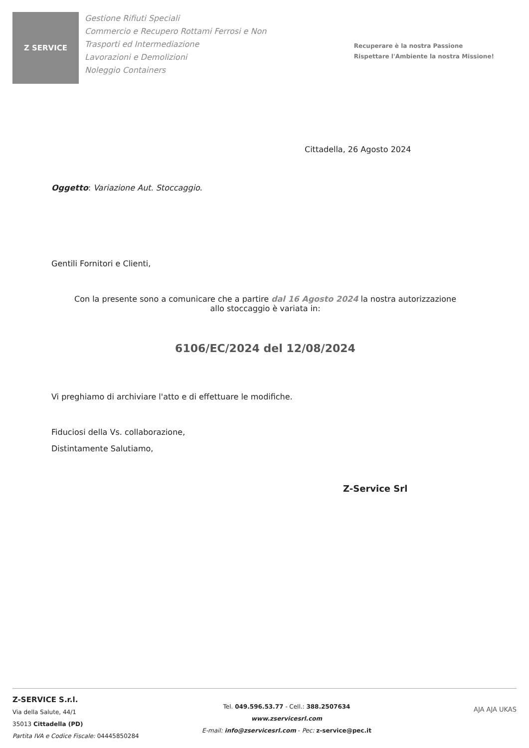Z SERVICE
Gestione Rifiuti Speciali
Commercio e Recupero Rottami Ferrosi e Non
Trasporti ed Intermediazione
Lavorazioni e Demolizioni
Noleggio Containers
Recuperare è la nostra Passione
Rispettare l'Ambiente la nostra Missione!
Cittadella, 26 Agosto 2024
Oggetto: Variazione Aut. Stoccaggio.
Gentili Fornitori e Clienti,
Con la presente sono a comunicare che a partire dal 16 Agosto 2024 la nostra autorizzazione
allo stoccaggio è variata in:
6106/EC/2024 del 12/08/2024
Vi preghiamo di archiviare l'atto e di effettuare le modifiche.
Fiduciosi della Vs. collaborazione,
Distintamente Salutiamo,
Z-Service Srl
Z-SERVICE S.r.l.
Via della Salute, 44/1
35013 Cittadella (PD)
Partita IVA e Codice Fiscale: 04445850284
Tel. 049.596.53.77 - Cell.: 388.2507634
www.zservicesrl.com
E-mail: info@zservicesrl.com - Pec: z-service@pec.it
AJA AJA UKAS